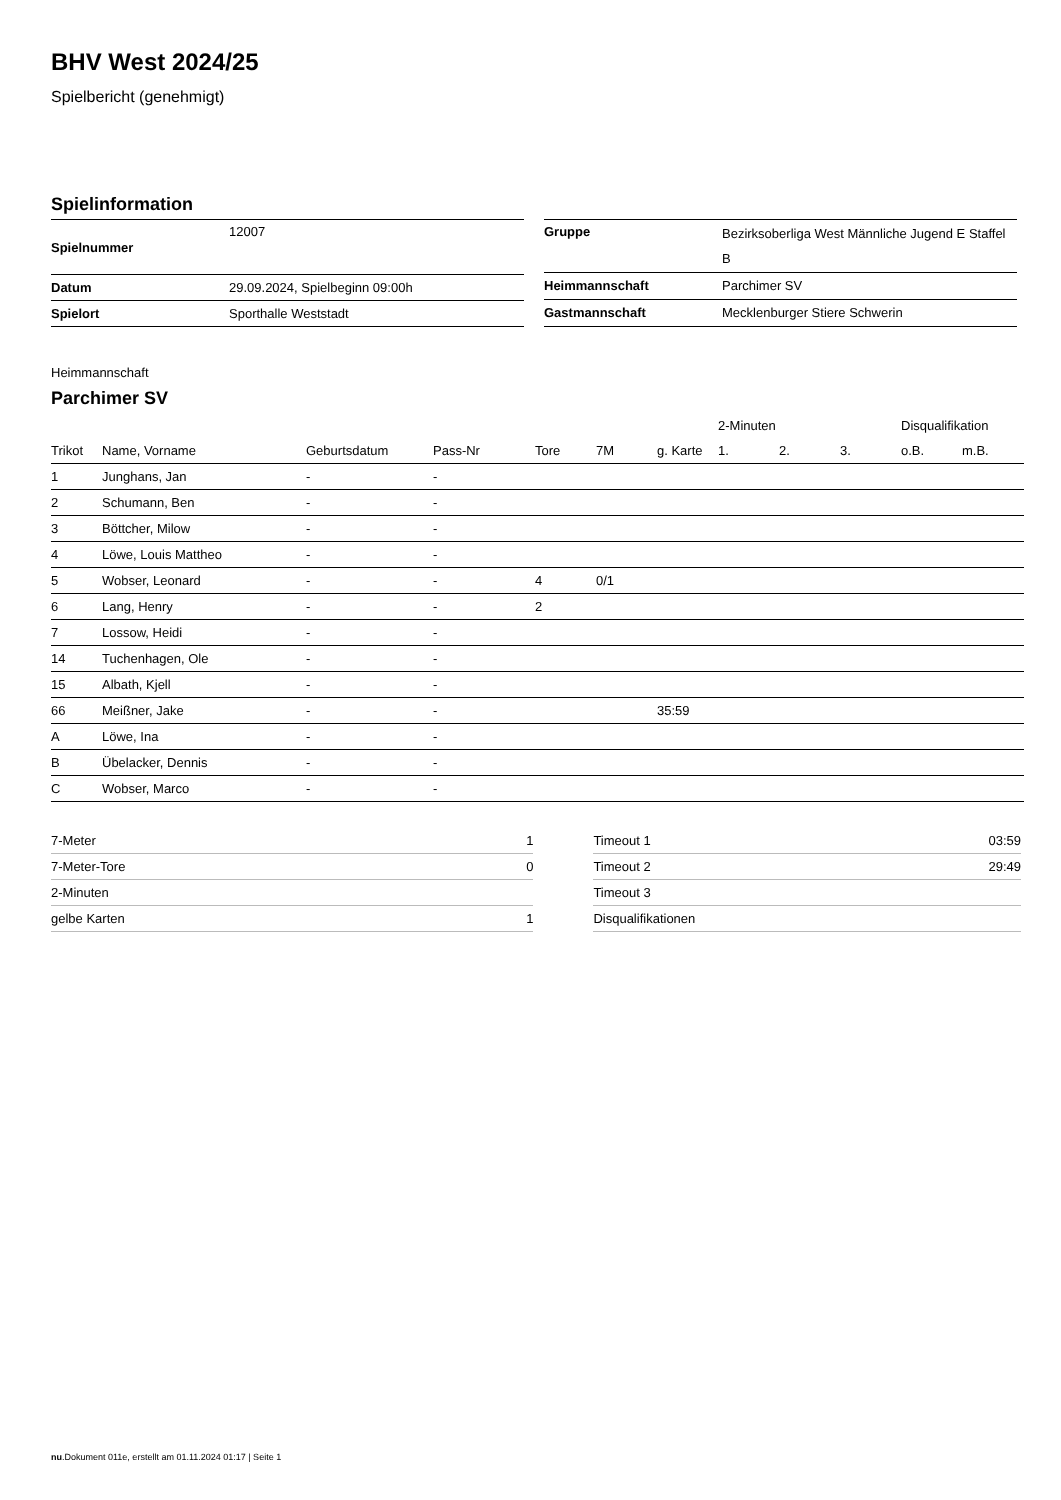BHV West 2024/25
Spielbericht (genehmigt)
Spielinformation
| Spielnummer | 12007 |
| Datum | 29.09.2024, Spielbeginn 09:00h |
| Spielort | Sporthalle Weststadt |
| Gruppe | Bezirksoberliga West Männliche Jugend E Staffel B |
| Heimmannschaft | Parchimer SV |
| Gastmannschaft | Mecklenburger Stiere Schwerin |
Heimmannschaft
Parchimer SV
| | | | | | | | 2-Minuten | | | Disqualifikation | |
| --- | --- | --- | --- | --- | --- | --- | --- | --- | --- | --- | --- |
| Trikot | Name, Vorname | Geburtsdatum | Pass-Nr | Tore | 7M | g. Karte | 1. | 2. | 3. | o.B. | m.B. |
| 1 | Junghans, Jan | - | - | | | | | | | | |
| 2 | Schumann, Ben | - | - | | | | | | | | |
| 3 | Böttcher, Milow | - | - | | | | | | | | |
| 4 | Löwe, Louis Mattheo | - | - | | | | | | | | |
| 5 | Wobser, Leonard | - | - | 4 | 0/1 | | | | | | |
| 6 | Lang, Henry | - | - | 2 | | | | | | | |
| 7 | Lossow, Heidi | - | - | | | | | | | | |
| 14 | Tuchenhagen, Ole | - | - | | | | | | | | |
| 15 | Albath, Kjell | - | - | | | | | | | | |
| 66 | Meißner, Jake | - | - | | | 35:59 | | | | | |
| A | Löwe, Ina | - | - | | | | | | | | |
| B | Übelacker, Dennis | - | - | | | | | | | | |
| C | Wobser, Marco | - | - | | | | | | | | |
| 7-Meter | 1 |
| 7-Meter-Tore | 0 |
| 2-Minuten | |
| gelbe Karten | 1 |
| Timeout 1 | 03:59 |
| Timeout 2 | 29:49 |
| Timeout 3 | |
| Disqualifikationen | |
nu.Dokument 011e, erstellt am 01.11.2024 01:17 | Seite 1